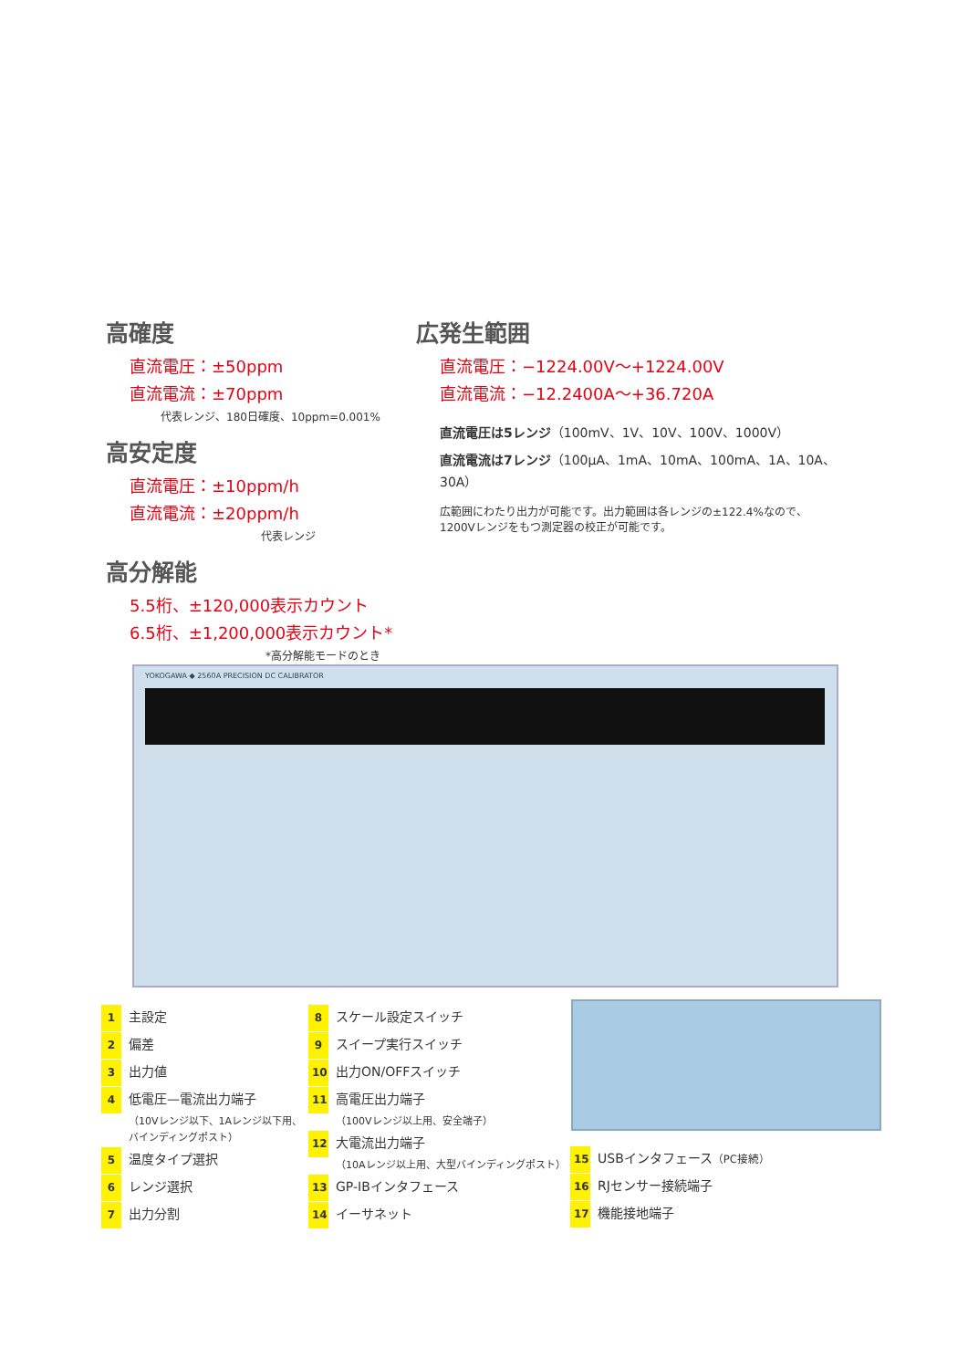高確度
直流電圧：±50ppm
直流電流：±70ppm
代表レンジ、180日確度、10ppm=0.001%
高安定度
直流電圧：±10ppm/h
直流電流：±20ppm/h
代表レンジ
高分解能
5.5桁、±120,000表示カウント
6.5桁、±1,200,000表示カウント*
*高分解能モードのとき
広発生範囲
直流電圧：−1224.00V〜+1224.00V
直流電流：−12.2400A〜+36.720A
直流電圧は5レンジ（100mV、1V、10V、100V、1000V）
直流電流は7レンジ（100μA、1mA、10mA、100mA、1A、10A、30A）
広範囲にわたり出力が可能です。出力範囲は各レンジの±122.4%なので、
1200Vレンジをもつ測定器の校正が可能です。
YOKOGAWA ◆ 2560A PRECISION DC CALIBRATOR
1 主設定
2 偏差
3 出力値
4 低電圧—電流出力端子
（10Vレンジ以下、1Aレンジ以下用、
バインディングポスト）
5 温度タイプ選択
6 レンジ選択
7 出力分割
8 スケール設定スイッチ
9 スイープ実行スイッチ
10 出力ON/OFFスイッチ
11 高電圧出力端子
（100Vレンジ以上用、安全端子）
12 大電流出力端子
（10Aレンジ以上用、大型バインディングポスト）
13 GP-IBインタフェース
14 イーサネット
15 USBインタフェース（PC接続）
16 RJセンサー接続端子
17 機能接地端子